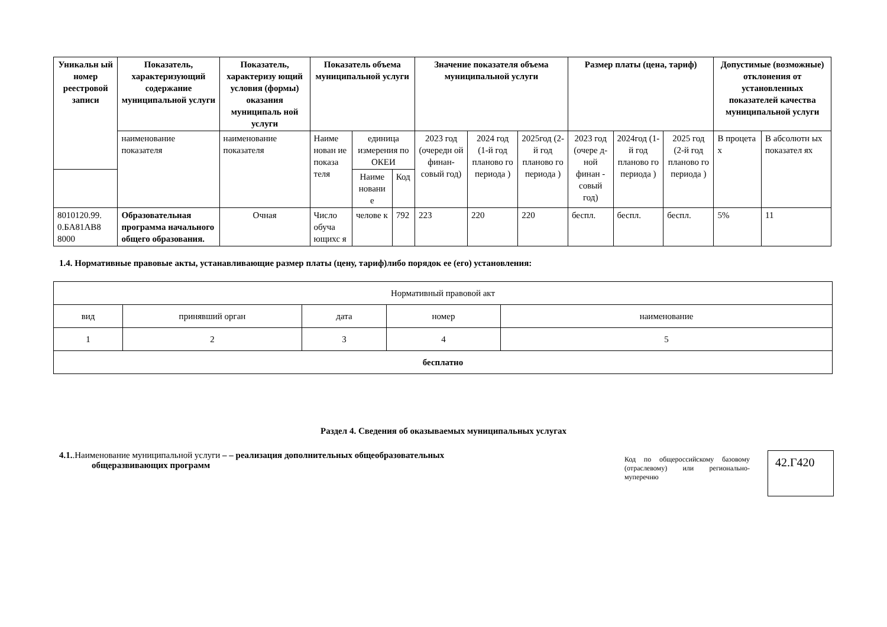| Уникальн ый номер реестровой записи | Показатель, характеризующий содержание муниципальной услуги | Показатель, характеризу ющий условия (формы) оказания муниципаль ной услуги | Показатель объема муниципальной услуги | | | Значение показателя объема муниципальной услуги | | | Размер платы (цена, тариф) | | | Допустимые (возможные) отклонения от установленных показателей качества муниципальной услуги | |
| --- | --- | --- | --- | --- | --- | --- | --- | --- | --- | --- | --- | --- | --- |
| | наименование показателя | наименование показателя | Наиме нован ие показа теля | единица измерения по ОКЕИ | | 2023 год (очередн ой финан-совый год) | 2024 год (1-й год планово го периода ) | 2025год (2-й год планово го периода ) | 2023 год (очере д-ной финан - совый год) | 2024год (1-й год планово го периода ) | 2025 год (2-й год планово го периода ) | В процета х | В абсолютн ых показател ях |
| | | | | Наиме новани е | Код | | | | | | | | |
| 8010120.99. 0.БА81АВ8 8000 | Образовательная программа начального общего образования. | Очная | Число обуча ющихс я | челове к | 792 | 223 | 220 | 220 | беспл. | беспл. | беспл. | 5% | 11 |
1.4. Нормативные правовые акты, устанавливающие размер платы (цену, тариф)либо порядок ее (его) установления:
| Нормативный правовой акт | | | | |
| вид | принявший орган | дата | номер | наименование |
| 1 | 2 | 3 | 4 | 5 |
| бесплатно | | | | |
Раздел 4. Сведения об оказываемых муниципальных услугах
4.1..Наименование муниципальной услуги – – реализация дополнительных общеобразовательных
общеразвивающих программ
Код по общероссийскому базовому (отраслевому) или регионально­муперечню
42.Г420